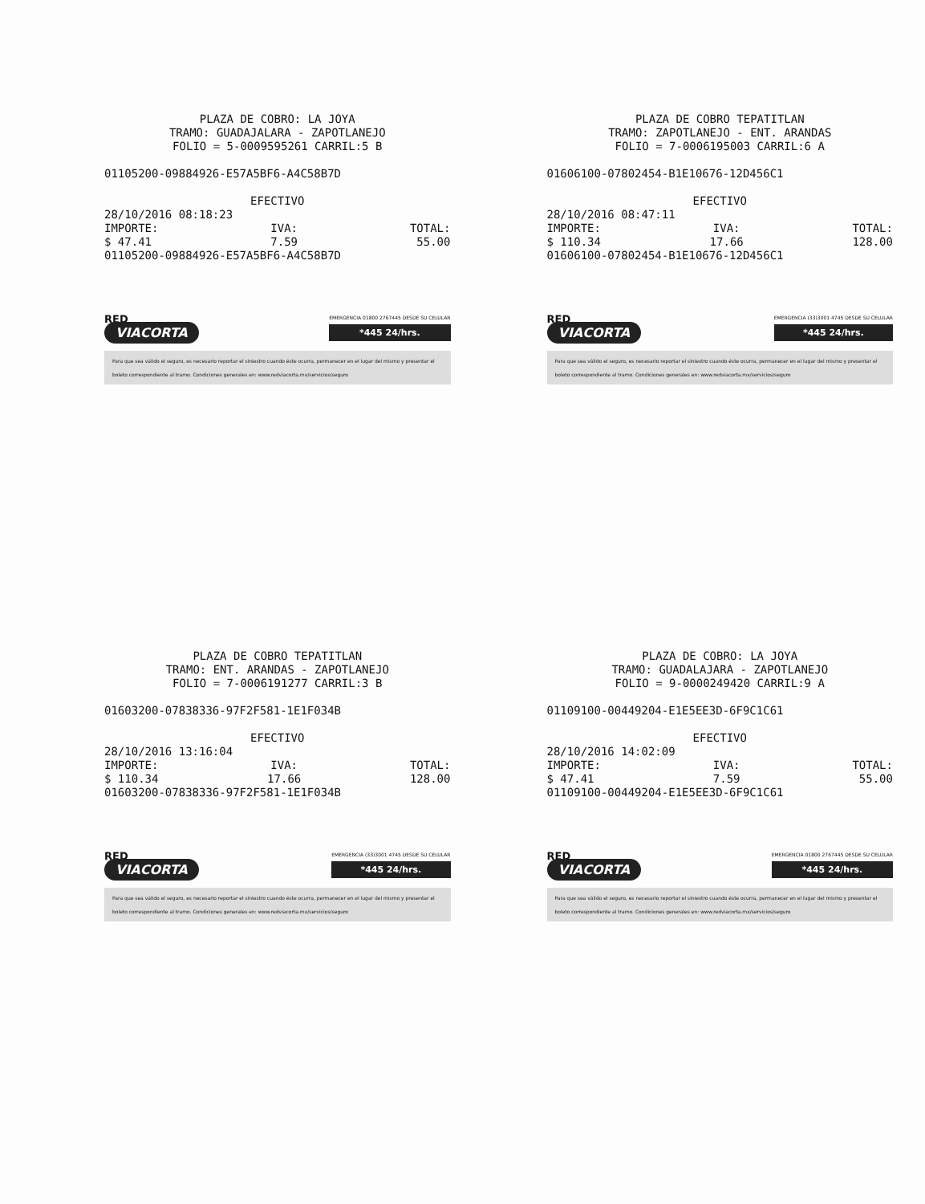PLAZA DE COBRO: LA JOYA
TRAMO: GUADAJALARA - ZAPOTLANEJO
FOLIO = 5-0009595261 CARRIL:5 B
01105200-09884926-E57A5BF6-A4C58B7D
EFECTIVO
28/10/2016 08:18:23
IMPORTE: IVA: TOTAL:
$ 47.41 7.59 55.00
01105200-09884926-E57A5BF6-A4C58B7D
RED
VIACORTA
EMERGENCIA 01800 2767445 DESDE SU CELULAR
*445 24/hrs.
Para que sea válido el seguro, es necesario reportar el siniestro cuando éste ocurra, permanecer en el lugar del mismo y presentar el boleto correspondiente al tramo. Condiciones generales en: www.redviacorta.mx/servicios/seguro
PLAZA DE COBRO TEPATITLAN
TRAMO: ZAPOTLANEJO - ENT. ARANDAS
FOLIO = 7-0006195003 CARRIL:6 A
01606100-07802454-B1E10676-12D456C1
EFECTIVO
28/10/2016 08:47:11
IMPORTE: IVA: TOTAL:
$ 110.34 17.66 128.00
01606100-07802454-B1E10676-12D456C1
RED
VIACORTA
EMERGENCIA (33)3001 4745 DESDE SU CELULAR
*445 24/hrs.
Para que sea válido el seguro, es necesario reportar el siniestro cuando éste ocurra, permanecer en el lugar del mismo y presentar el boleto correspondiente al tramo. Condiciones generales en: www.redviacorta.mx/servicios/seguro
PLAZA DE COBRO TEPATITLAN
TRAMO: ENT. ARANDAS - ZAPOTLANEJO
FOLIO = 7-0006191277 CARRIL:3 B
01603200-07838336-97F2F581-1E1F034B
EFECTIVO
28/10/2016 13:16:04
IMPORTE: IVA: TOTAL:
$ 110.34 17.66 128.00
01603200-07838336-97F2F581-1E1F034B
RED
VIACORTA
EMERGENCIA (33)3001 4745 DESDE SU CELULAR
*445 24/hrs.
Para que sea válido el seguro, es necesario reportar el siniestro cuando éste ocurra, permanecer en el lugar del mismo y presentar el boleto correspondiente al tramo. Condiciones generales en: www.redviacorta.mx/servicios/seguro
PLAZA DE COBRO: LA JOYA
TRAMO: GUADALAJARA - ZAPOTLANEJO
FOLIO = 9-0000249420 CARRIL:9 A
01109100-00449204-E1E5EE3D-6F9C1C61
EFECTIVO
28/10/2016 14:02:09
IMPORTE: IVA: TOTAL:
$ 47.41 7.59 55.00
01109100-00449204-E1E5EE3D-6F9C1C61
RED
VIACORTA
EMERGENCIA 01800 2767445 DESDE SU CELULAR
*445 24/hrs.
Para que sea válido el seguro, es necesario reportar el siniestro cuando éste ocurra, permanecer en el lugar del mismo y presentar el boleto correspondiente al tramo. Condiciones generales en: www.redviacorta.mx/servicios/seguro